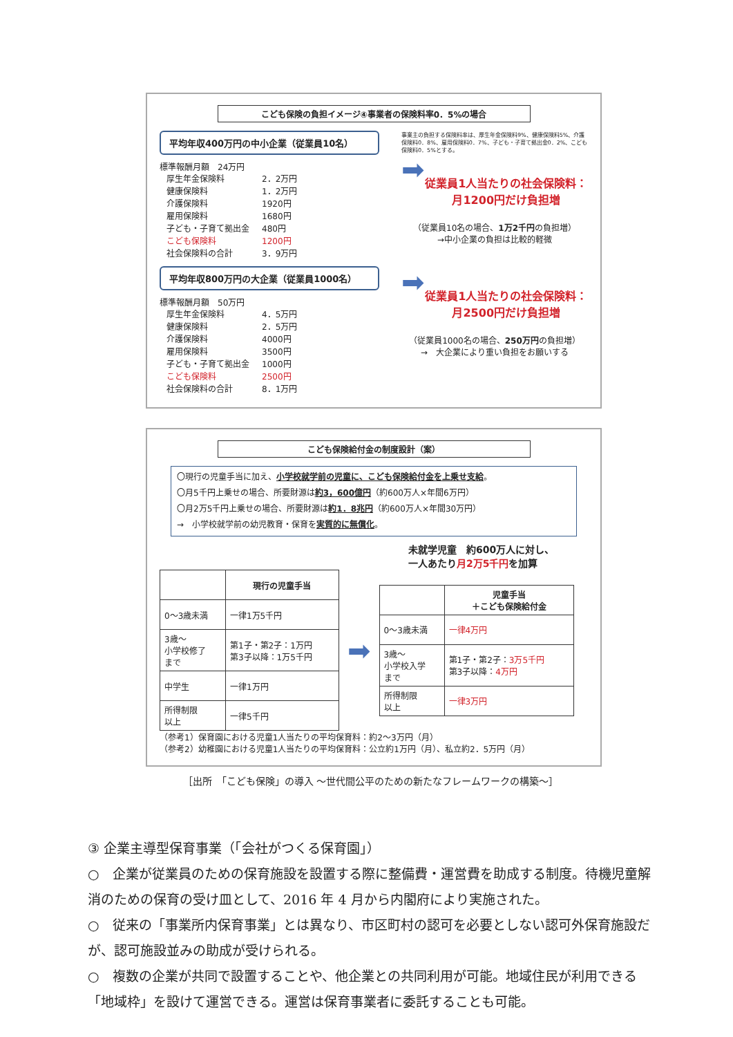こども保険の負担イメージ④事業者の保険料率0．5%の場合
平均年収400万円の中小企業（従業員10名）
標準報酬月額　24万円
| 厚生年金保険料 | 2．2万円 |
| 健康保険料 | 1．2万円 |
| 介護保険料 | 1920円 |
| 雇用保険料 | 1680円 |
| 子ども・子育て拠出金 | 480円 |
| こども保険料 | 1200円 |
| 社会保険料の合計 | 3．9万円 |
事業主の負担する保険料率は、厚生年金保険料9%、健康保険料5%、介護保険料0．8%、雇用保険料0．7%、子ども・子育て拠出金0．2%、こども保険料0．5%とする。
➡
従業員1人当たりの社会保険料：
月1200円だけ負担増
（従業員10名の場合、1万2千円の負担増）
→中小企業の負担は比較的軽微
平均年収800万円の大企業（従業員1000名）
標準報酬月額　50万円
| 厚生年金保険料 | 4．5万円 |
| 健康保険料 | 2．5万円 |
| 介護保険料 | 4000円 |
| 雇用保険料 | 3500円 |
| 子ども・子育て拠出金 | 1000円 |
| こども保険料 | 2500円 |
| 社会保険料の合計 | 8．1万円 |
➡
従業員1人当たりの社会保険料：
月2500円だけ負担増
（従業員1000名の場合、250万円の負担増）
→　大企業により重い負担をお願いする
こども保険給付金の制度設計（案）
〇現行の児童手当に加え、小学校就学前の児童に、こども保険給付金を上乗せ支給。
〇月5千円上乗せの場合、所要財源は約3，600億円（約600万人×年間6万円）
〇月2万5千円上乗せの場合、所要財源は約1．8兆円（約600万人×年間30万円）
→　小学校就学前の幼児教育・保育を実質的に無償化。
未就学児童　約600万人に対し、
一人あたり月2万5千円を加算
| | 現行の児童手当 |
| --- | --- |
| 0～3歳未満 | 一律1万5千円 |
| 3歳～ 小学校修了 まで | 第1子・第2子：1万円 第3子以降：1万5千円 |
| 中学生 | 一律1万円 |
| 所得制限 以上 | 一律5千円 |
➡
| | 児童手当 ＋こども保険給付金 |
| --- | --- |
| 0～3歳未満 | 一律4万円 |
| 3歳～ 小学校入学 まで | 第1子・第2子： 3万5千円 第3子以降： 4万円 |
| 所得制限 以上 | 一律3万円 |
（参考1）保育園における児童1人当たりの平均保育料：約2～3万円（月）
（参考2）幼稚園における児童1人当たりの平均保育料：公立約1万円（月）、私立約2．5万円（月）
［出所　「こども保険」の導入 ～世代間公平のための新たなフレームワークの構築～］
③ 企業主導型保育事業（「会社がつくる保育園」）
○　企業が従業員のための保育施設を設置する際に整備費・運営費を助成する制度。待機児童解消のための保育の受け皿として、2016 年 4 月から内閣府により実施された。
○　従来の「事業所内保育事業」とは異なり、市区町村の認可を必要としない認可外保育施設だが、認可施設並みの助成が受けられる。
○　複数の企業が共同で設置することや、他企業との共同利用が可能。地域住民が利用できる「地域枠」を設けて運営できる。運営は保育事業者に委託することも可能。